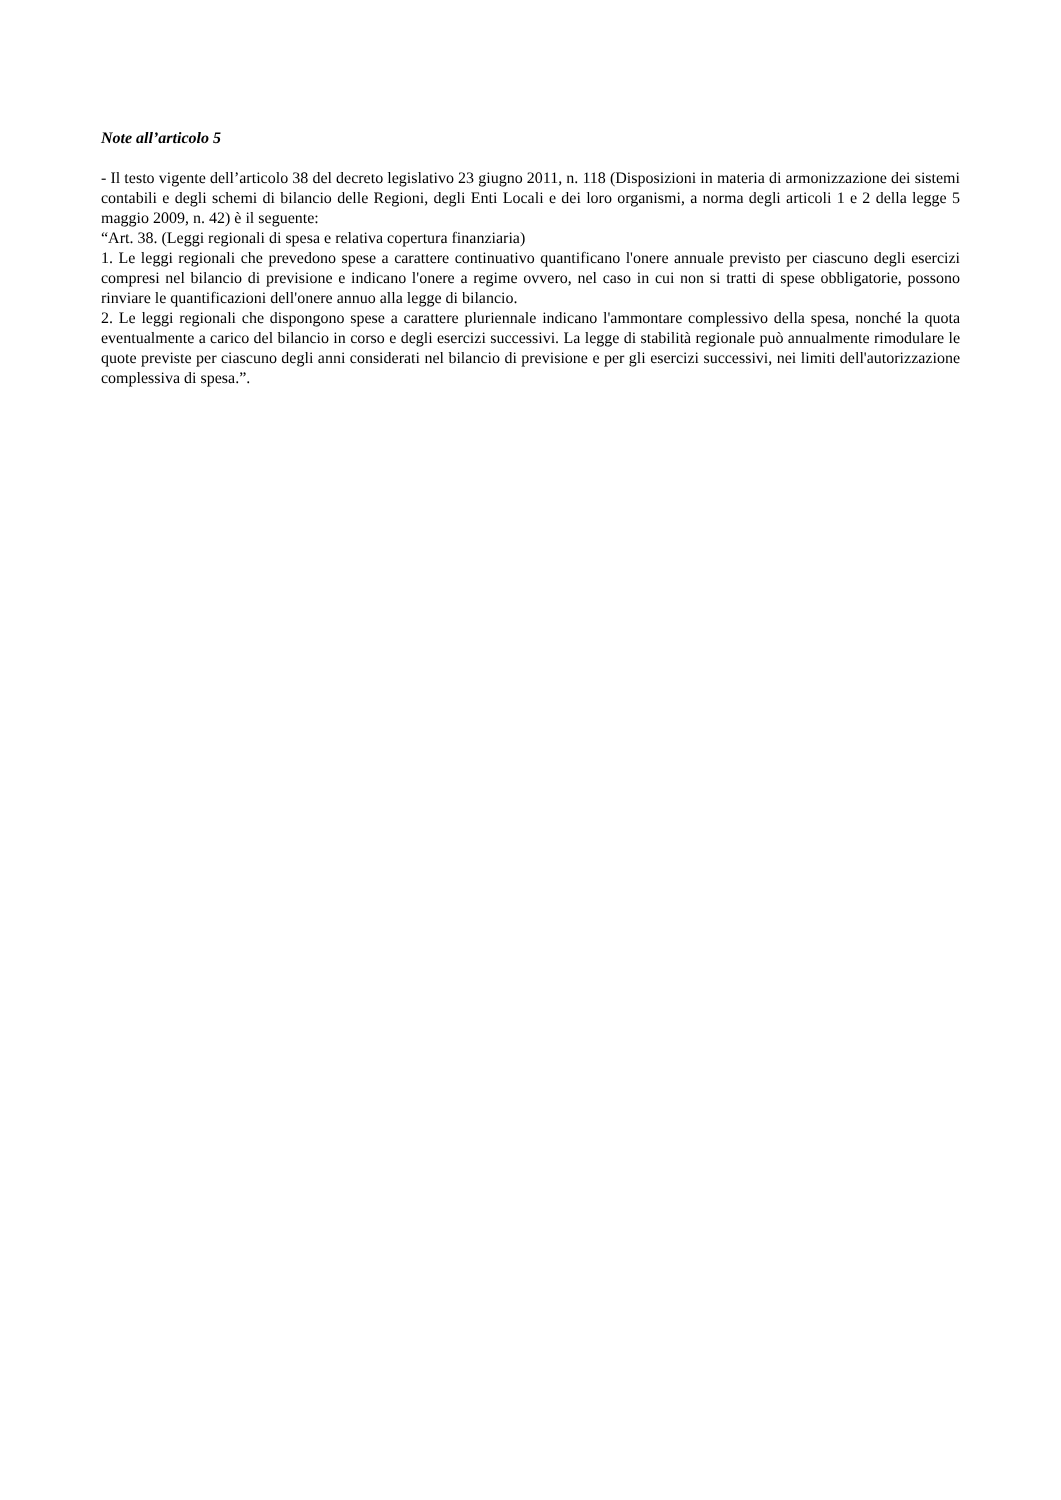Note all’articolo 5
- Il testo vigente dell’articolo 38 del decreto legislativo 23 giugno 2011, n. 118 (Disposizioni in materia di armonizzazione dei sistemi contabili e degli schemi di bilancio delle Regioni, degli Enti Locali e dei loro organismi, a norma degli articoli 1 e 2 della legge 5 maggio 2009, n. 42) è il seguente:
“Art. 38. (Leggi regionali di spesa e relativa copertura finanziaria)
1. Le leggi regionali che prevedono spese a carattere continuativo quantificano l'onere annuale previsto per ciascuno degli esercizi compresi nel bilancio di previsione e indicano l'onere a regime ovvero, nel caso in cui non si tratti di spese obbligatorie, possono rinviare le quantificazioni dell'onere annuo alla legge di bilancio.
2. Le leggi regionali che dispongono spese a carattere pluriennale indicano l'ammontare complessivo della spesa, nonché la quota eventualmente a carico del bilancio in corso e degli esercizi successivi. La legge di stabilità regionale può annualmente rimodulare le quote previste per ciascuno degli anni considerati nel bilancio di previsione e per gli esercizi successivi, nei limiti dell'autorizzazione complessiva di spesa.”.